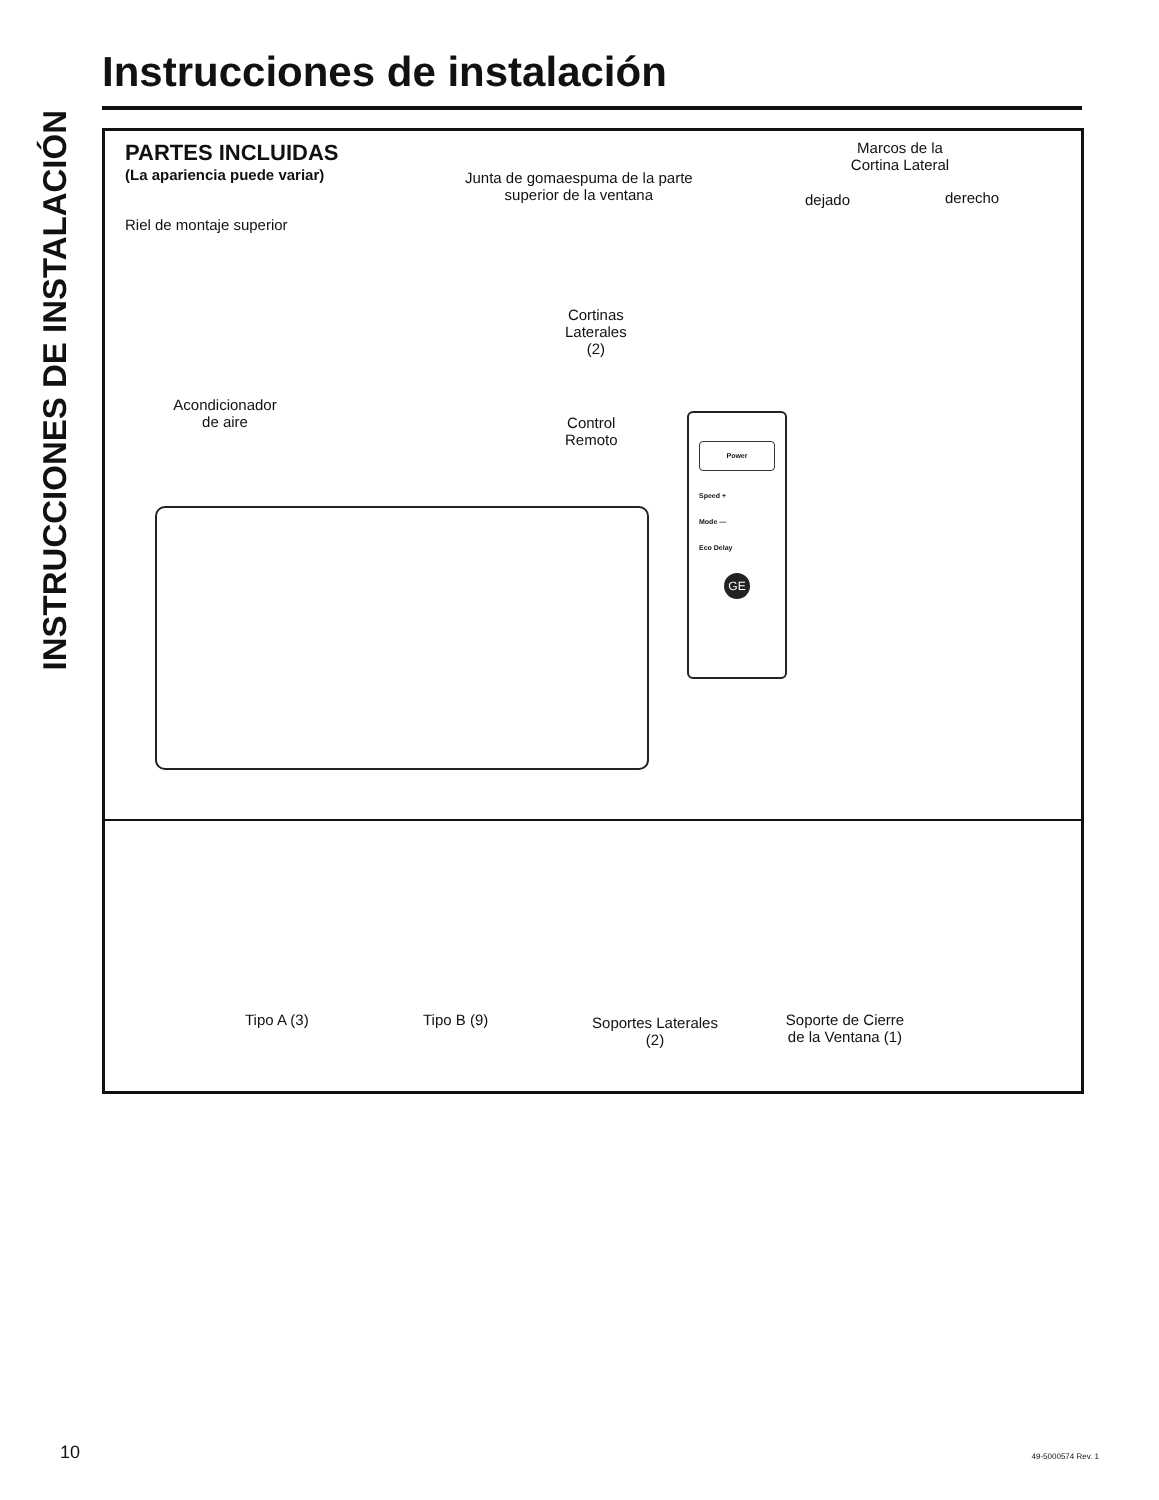INSTRUCCIONES DE INSTALACIÓN
Instrucciones de instalación
PARTES INCLUIDAS
(La apariencia puede variar)
Junta de gomaespuma de la parte
superior de la ventana
Marcos de la
Cortina Lateral
dejado derecho
Riel de montaje superior
Cortinas
Laterales
(2)
Acondicionador
de aire
Control
Remoto
Power
Speed +
Mode —
Eco Delay
GE
Tipo A (3) Tipo B (9)
Soportes Laterales
(2)
Soporte de Cierre
de la Ventana (1)
10 49-5000574 Rev. 1